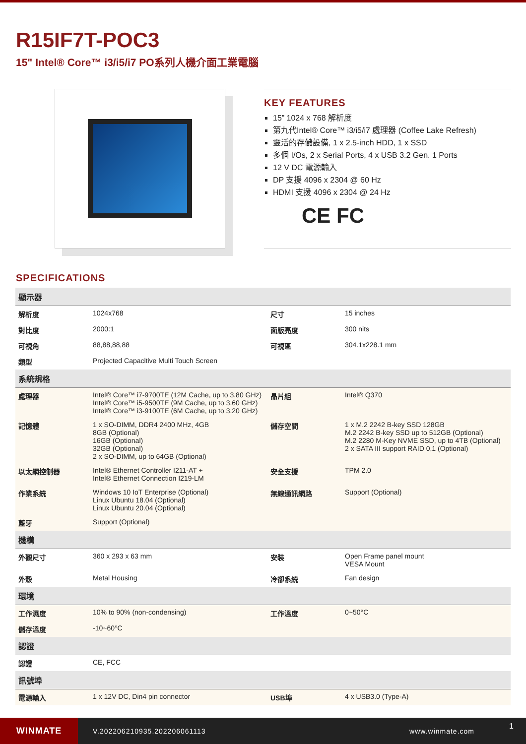R15IF7T-POC3
15" Intel® Core™ i3/i5/i7 PO系列人機介面工業電腦
KEY FEATURES
15” 1024 x 768 解析度
第九代Intel® Core™ i3/i5/i7 處理器 (Coffee Lake Refresh)
靈活的存儲設備, 1 x 2.5-inch HDD, 1 x SSD
多個 I/Os, 2 x Serial Ports, 4 x USB 3.2 Gen. 1 Ports
12 V DC 電源輸入
DP 支援 4096 x 2304 @ 60 Hz
HDMI 支援 4096 x 2304 @ 24 Hz
CE FC
SPECIFICATIONS
| 顯示器 | | | |
| 解析度 | 1024x768 | 尺寸 | 15 inches |
| 對比度 | 2000:1 | 面版亮度 | 300 nits |
| 可視角 | 88,88,88,88 | 可視區 | 304.1x228.1 mm |
| 類型 | Projected Capacitive Multi Touch Screen | | |
| 系統規格 | | | |
| 處理器 | Intel® Core™ i7-9700TE (12M Cache, up to 3.80 GHz) Intel® Core™ i5-9500TE (9M Cache, up to 3.60 GHz) Intel® Core™ i3-9100TE (6M Cache, up to 3.20 GHz) | 晶片組 | Intel® Q370 |
| 記憶體 | 1 x SO-DIMM, DDR4 2400 MHz, 4GB 8GB (Optional) 16GB (Optional) 32GB (Optional) 2 x SO-DIMM, up to 64GB (Optional) | 儲存空間 | 1 x M.2 2242 B-key SSD 128GB M.2 2242 B-key SSD up to 512GB (Optional) M.2 2280 M-Key NVME SSD, up to 4TB (Optional) 2 x SATA III support RAID 0,1 (Optional) |
| 以太網控制器 | Intel® Ethernet Controller I211-AT + Intel® Ethernet Connection I219-LM | 安全支援 | TPM 2.0 |
| 作業系統 | Windows 10 IoT Enterprise (Optional) Linux Ubuntu 18.04 (Optional) Linux Ubuntu 20.04 (Optional) | 無線通訊網路 | Support (Optional) |
| 藍牙 | Support (Optional) | | |
| 機構 | | | |
| 外觀尺寸 | 360 x 293 x 63 mm | 安裝 | Open Frame panel mount VESA Mount |
| 外殼 | Metal Housing | 冷卻系統 | Fan design |
| 環境 | | | |
| 工作濕度 | 10% to 90% (non-condensing) | 工作溫度 | 0~50°C |
| 儲存溫度 | -10~60°C | | |
| 認證 | | | |
| 認證 | CE, FCC | | |
| 訊號埠 | | | |
| 電源輸入 | 1 x 12V DC, Din4 pin connector | USB埠 | 4 x USB3.0 (Type-A) |
WINMATE
V.202206210935.202206061113 www.winmate.com
1